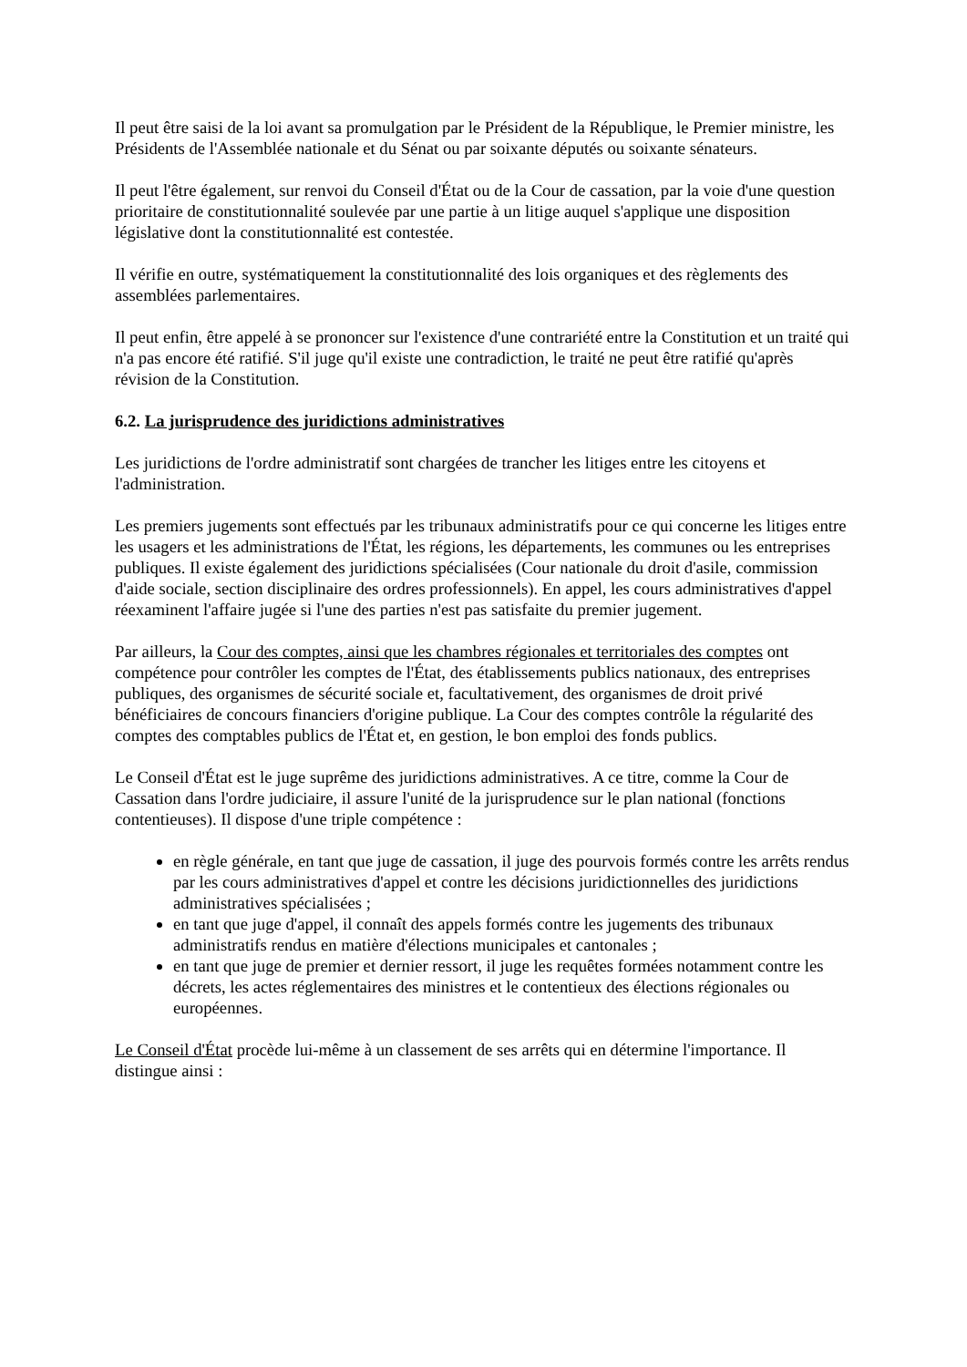Il peut être saisi de la loi avant sa promulgation par le Président de la République, le Premier ministre, les Présidents de l'Assemblée nationale et du Sénat ou par soixante députés ou soixante sénateurs.
Il peut l'être également, sur renvoi du Conseil d'État ou de la Cour de cassation, par la voie d'une question prioritaire de constitutionnalité soulevée par une partie à un litige auquel s'applique une disposition législative dont la constitutionnalité est contestée.
Il vérifie en outre, systématiquement la constitutionnalité des lois organiques et des règlements des assemblées parlementaires.
Il peut enfin, être appelé à se prononcer sur l'existence d'une contrariété entre la Constitution et un traité qui n'a pas encore été ratifié. S'il juge qu'il existe une contradiction, le traité ne peut être ratifié qu'après révision de la Constitution.
6.2. La jurisprudence des juridictions administratives
Les juridictions de l'ordre administratif sont chargées de trancher les litiges entre les citoyens et l'administration.
Les premiers jugements sont effectués par les tribunaux administratifs pour ce qui concerne les litiges entre les usagers et les administrations de l'État, les régions, les départements, les communes ou les entreprises publiques. Il existe également des juridictions spécialisées (Cour nationale du droit d'asile, commission d'aide sociale, section disciplinaire des ordres professionnels). En appel, les cours administratives d'appel réexaminent l'affaire jugée si l'une des parties n'est pas satisfaite du premier jugement.
Par ailleurs, la Cour des comptes, ainsi que les chambres régionales et territoriales des comptes ont compétence pour contrôler les comptes de l'État, des établissements publics nationaux, des entreprises publiques, des organismes de sécurité sociale et, facultativement, des organismes de droit privé bénéficiaires de concours financiers d'origine publique. La Cour des comptes contrôle la régularité des comptes des comptables publics de l'État et, en gestion, le bon emploi des fonds publics.
Le Conseil d'État est le juge suprême des juridictions administratives. A ce titre, comme la Cour de Cassation dans l'ordre judiciaire, il assure l'unité de la jurisprudence sur le plan national (fonctions contentieuses). Il dispose d'une triple compétence :
en règle générale, en tant que juge de cassation, il juge des pourvois formés contre les arrêts rendus par les cours administratives d'appel et contre les décisions juridictionnelles des juridictions administratives spécialisées ;
en tant que juge d'appel, il connaît des appels formés contre les jugements des tribunaux administratifs rendus en matière d'élections municipales et cantonales ;
en tant que juge de premier et dernier ressort, il juge les requêtes formées notamment contre les décrets, les actes réglementaires des ministres et le contentieux des élections régionales ou européennes.
Le Conseil d'État procède lui-même à un classement de ses arrêts qui en détermine l'importance. Il distingue ainsi :